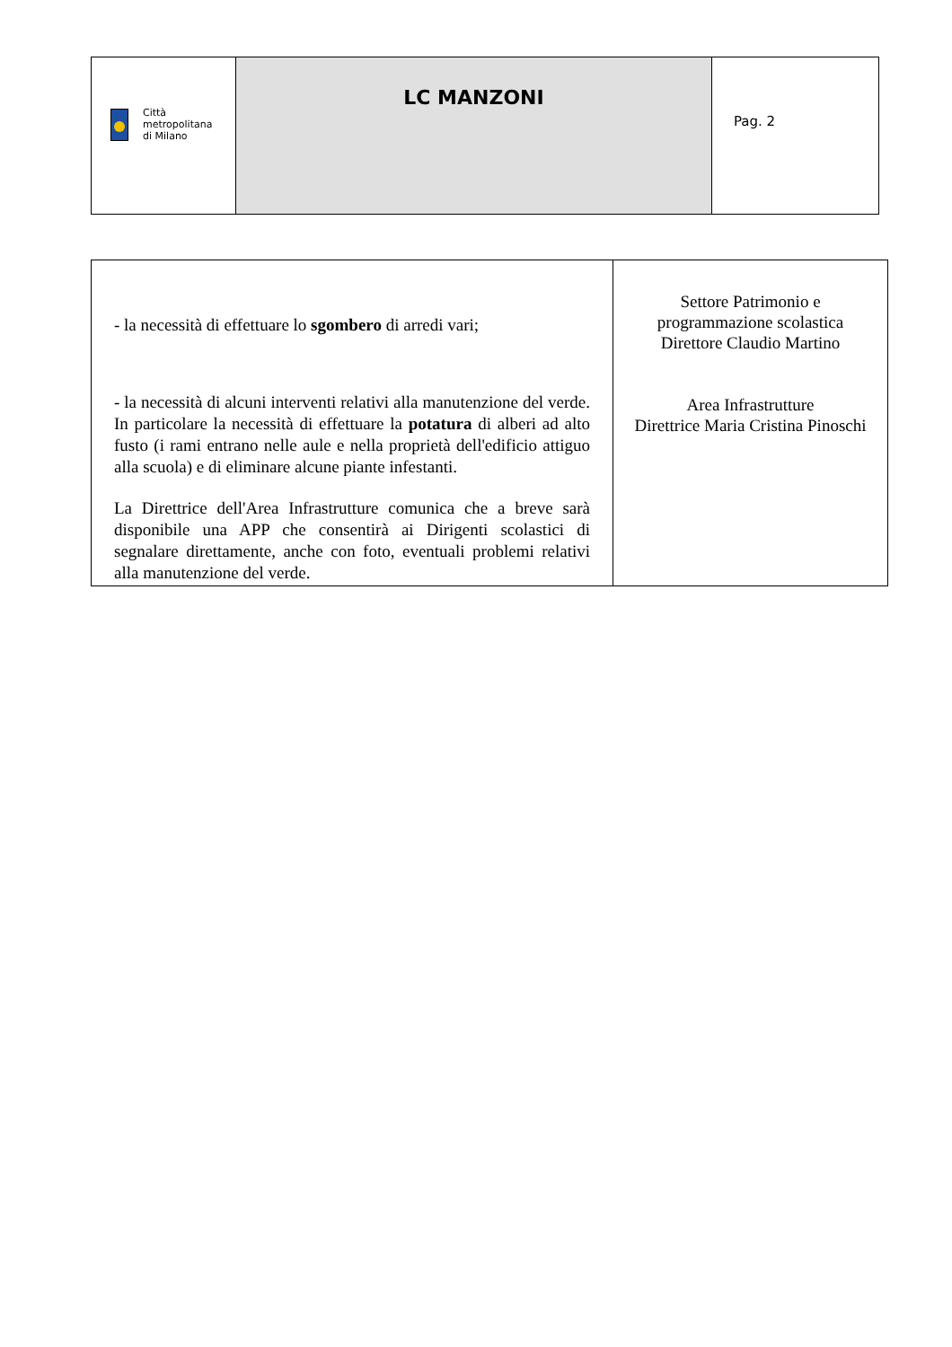| Città metropolitana di Milano | LC MANZONI | Pag. 2 |
| - la necessità di effettuare lo sgombero di arredi vari; - la necessità di alcuni interventi relativi alla manutenzione del verde. In particolare la necessità di effettuare la potatura di alberi ad alto fusto (i rami entrano nelle aule e nella proprietà dell'edificio attiguo alla scuola) e di eliminare alcune piante infestanti. La Direttrice dell'Area Infrastrutture comunica che a breve sarà disponibile una APP che consentirà ai Dirigenti scolastici di segnalare direttamente, anche con foto, eventuali problemi relativi alla manutenzione del verde. | Settore Patrimonio e programmazione scolastica Direttore Claudio Martino Area Infrastrutture Direttrice Maria Cristina Pinoschi |